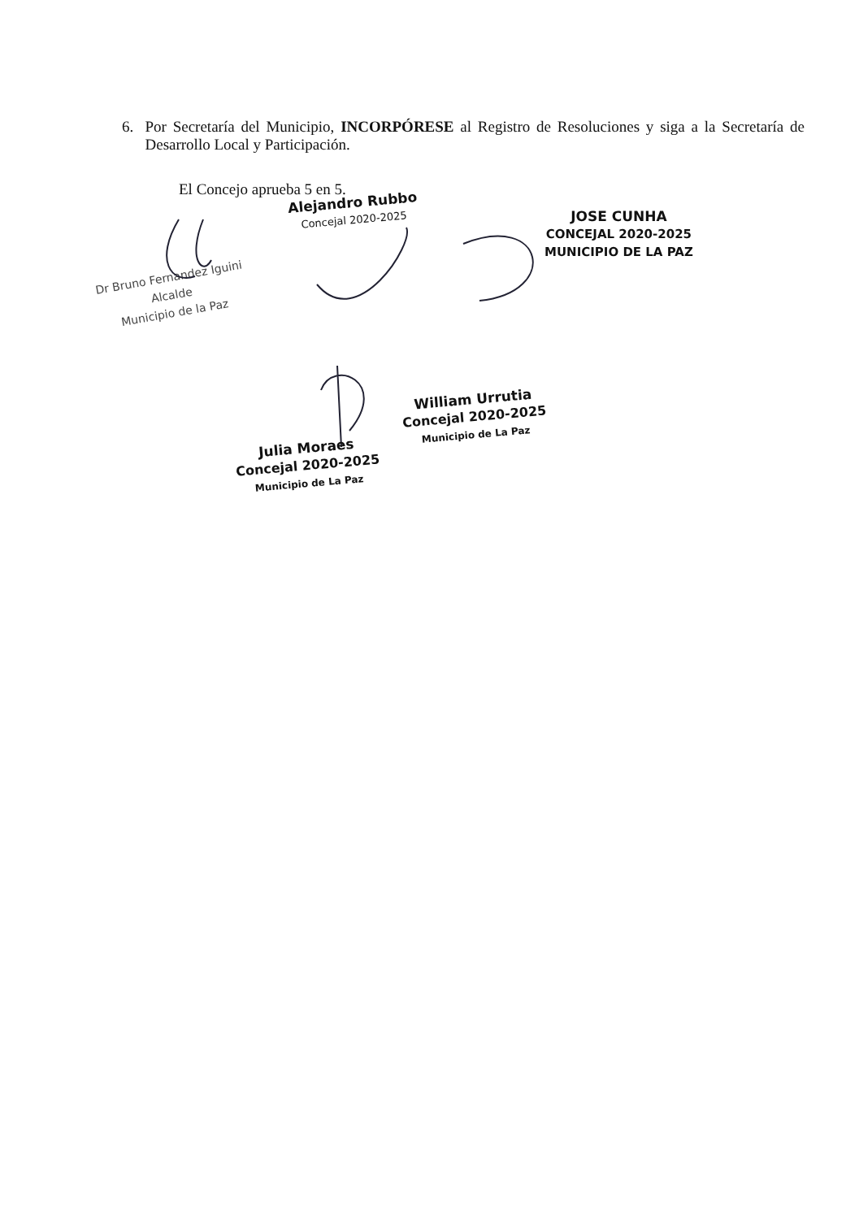6. Por Secretaría del Municipio, INCORPÓRESE al Registro de Resoluciones y siga a la Secretaría de Desarrollo Local y Participación.
El Concejo aprueba 5 en 5.
Alejandro Rubbo
Concejal 2020-2025
JOSE CUNHA
CONCEJAL 2020-2025
MUNICIPIO DE LA PAZ
Dr Bruno Fernandez Iguini
Alcalde
Municipio de la Paz
William Urrutia
Concejal 2020-2025
Municipio de La Paz
Julia Moraes
Concejal 2020-2025
Municipio de La Paz